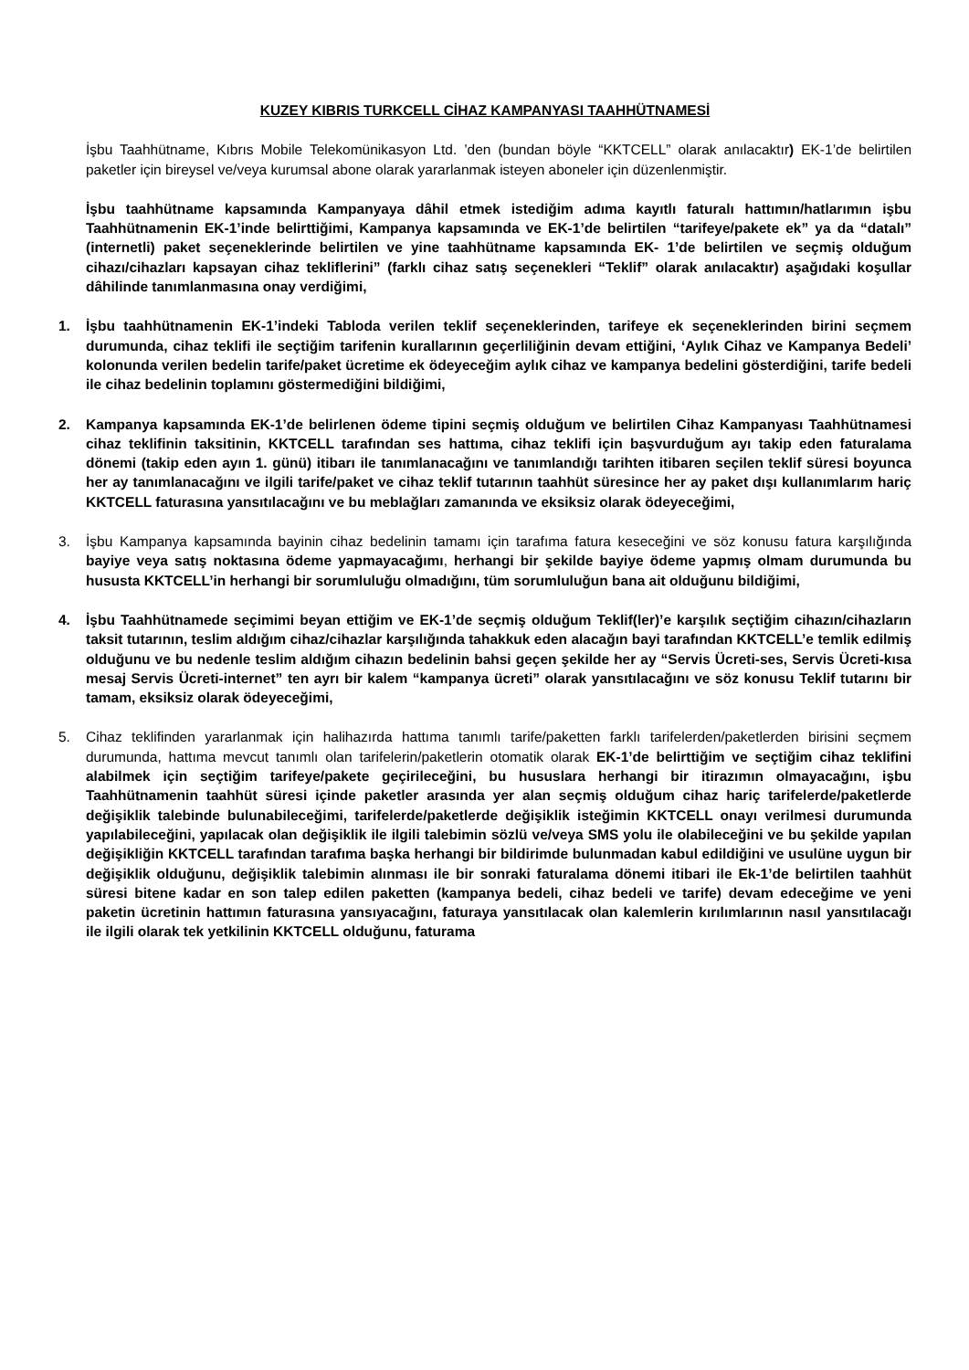KUZEY KIBRIS TURKCELL CİHAZ KAMPANYASI TAAHHÜTNAMESİ
İşbu Taahhütname, Kıbrıs Mobile Telekomünikasyon Ltd. ’den (bundan böyle “KKTCELL” olarak anılacaktır) EK-1’de belirtilen paketler için bireysel ve/veya kurumsal abone olarak yararlanmak isteyen aboneler için düzenlenmiştir.
İşbu taahhütname kapsamında Kampanyaya dâhil etmek istediğim adıma kayıtlı faturalı hattımın/hatlarımın işbu Taahhütnamenin EK-1’inde belirttiğimi, Kampanya kapsamında ve EK-1’de belirtilen “tarifeye/pakete ek” ya da “datalı” (internetli) paket seçeneklerinde belirtilen ve yine taahhütname kapsamında EK- 1’de belirtilen ve seçmiş olduğum cihazı/cihazları kapsayan cihaz tekliflerini” (farklı cihaz satış seçenekleri “Teklif” olarak anılacaktır) aşağıdaki koşullar dâhilinde tanımlanmasına onay verdiğimi,
1. İşbu taahhütnamenin EK-1’indeki Tabloda verilen teklif seçeneklerinden, tarifeye ek seçeneklerinden birini seçmem durumunda, cihaz teklifi ile seçtiğim tarifenin kurallarının geçerliliğinin devam ettiğini, ‘Aylık Cihaz ve Kampanya Bedeli’ kolonunda verilen bedelin tarife/paket ücretime ek ödeyeceğim aylık cihaz ve kampanya bedelini gösterdiğini, tarife bedeli ile cihaz bedelinin toplamını göstermediğini bildiğimi,
2. Kampanya kapsamında EK-1’de belirlenen ödeme tipini seçmiş olduğum ve belirtilen Cihaz Kampanyası Taahhütnamesi cihaz teklifinin taksitinin, KKTCELL tarafından ses hattıma, cihaz teklifi için başvurduğum ayı takip eden faturalama dönemi (takip eden ayın 1. günü) itibarı ile tanımlanacağını ve tanımlandığı tarihten itibaren seçilen teklif süresi boyunca her ay tanımlanacağını ve ilgili tarife/paket ve cihaz teklif tutarının taahhüt süresince her ay paket dışı kullanımlarım hariç KKTCELL faturasına yansıtılacağını ve bu meblağları zamanında ve eksiksiz olarak ödeyeceğimi,
3. İşbu Kampanya kapsamında bayinin cihaz bedelinin tamamı için tarafıma fatura keseceğini ve söz konusu fatura karşılığında bayiye veya satış noktasına ödeme yapmayacağımı, herhangi bir şekilde bayiye ödeme yapmış olmam durumunda bu hususta KKTCELL’in herhangi bir sorumluluğu olmadığını, tüm sorumluluğun bana ait olduğunu bildiğimi,
4. İşbu Taahhütnamede seçimimi beyan ettiğim ve EK-1’de seçmiş olduğum Teklif(ler)’e karşılık seçtiğim cihazın/cihazların taksit tutarının, teslim aldığım cihaz/cihazlar karşılığında tahakkuk eden alacağın bayi tarafından KKTCELL’e temlik edilmiş olduğunu ve bu nedenle teslim aldığım cihazın bedelinin bahsi geçen şekilde her ay “Servis Ücreti-ses, Servis Ücreti-kısa mesaj Servis Ücreti-internet” ten ayrı bir kalem “kampanya ücreti” olarak yansıtılacağını ve söz konusu Teklif tutarını bir tamam, eksiksiz olarak ödeyeceğimi,
5. Cihaz teklifinden yararlanmak için halihazırda hattıma tanımlı tarife/paketten farklı tarifelerden/paketlerden birisini seçmem durumunda, hattıma mevcut tanımlı olan tarifelerin/paketlerin otomatik olarak EK-1’de belirttiğim ve seçtiğim cihaz teklifini alabilmek için seçtiğim tarifeye/pakete geçirileceğini, bu hususlara herhangi bir itirazımın olmayacağını, işbu Taahhütnamenin taahhüt süresi içinde paketler arasında yer alan seçmiş olduğum cihaz hariç tarifelerde/paketlerde değişiklik talebinde bulunabileceğimi, tarifelerde/paketlerde değişiklik isteğimin KKTCELL onayı verilmesi durumunda yapılabileceğini, yapılacak olan değişiklik ile ilgili talebimin sözlü ve/veya SMS yolu ile olabileceğini ve bu şekilde yapılan değişikliğin KKTCELL tarafından tarafıma başka herhangi bir bildirimde bulunmadan kabul edildiğini ve usulüne uygun bir değişiklik olduğunu, değişiklik talebimin alınması ile bir sonraki faturalama dönemi itibari ile Ek-1’de belirtilen taahhüt süresi bitene kadar en son talep edilen paketten (kampanya bedeli, cihaz bedeli ve tarife) devam edeceğime ve yeni paketin ücretinin hattımın faturasına yansıyacağını, faturaya yansıtılacak olan kalemlerin kırılımlarının nasıl yansıtılacağı ile ilgili olarak tek yetkilinin KKTCELL olduğunu, faturama